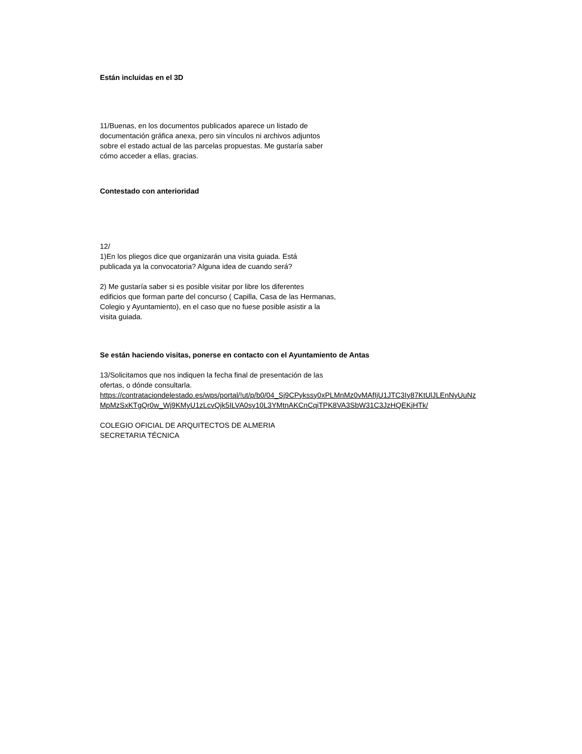Están incluidas en el 3D
11/Buenas, en los documentos publicados aparece un listado de
documentación gráfica anexa, pero sin vínculos ni archivos adjuntos
sobre el estado actual de las parcelas propuestas. Me gustaría saber
cómo acceder a ellas, gracias.
Contestado con anterioridad
12/
1)En los pliegos dice que organizarán una visita guiada. Está
publicada ya la convocatoria? Alguna idea de cuando será?
2) Me gustaría saber si es posible visitar por libre los diferentes
edificios que forman parte del concurso ( Capilla, Casa de las Hermanas,
Colegio y Ayuntamiento), en el caso que no fuese posible asistir a la
visita guiada.
Se están haciendo visitas, ponerse en contacto con el Ayuntamiento de Antas
13/Solicitamos que nos indiquen la fecha final de presentación de las
ofertas, o dónde consultarla.
https://contrataciondelestado.es/wps/portal/!ut/p/b0/04_Sj9CPykssy0xPLMnMz0vMAfIjU1JTC3Iy87KtUlJLEnNyUuNzMpMzSxKTgQr0w_Wj9KMyU1zLcvQjk5ILVA0sy10L3YMtnAKCnCqiTPK8VA3SbW31C3JzHQEKjHTk/
COLEGIO OFICIAL DE ARQUITECTOS DE ALMERIA
SECRETARIA TÉCNICA